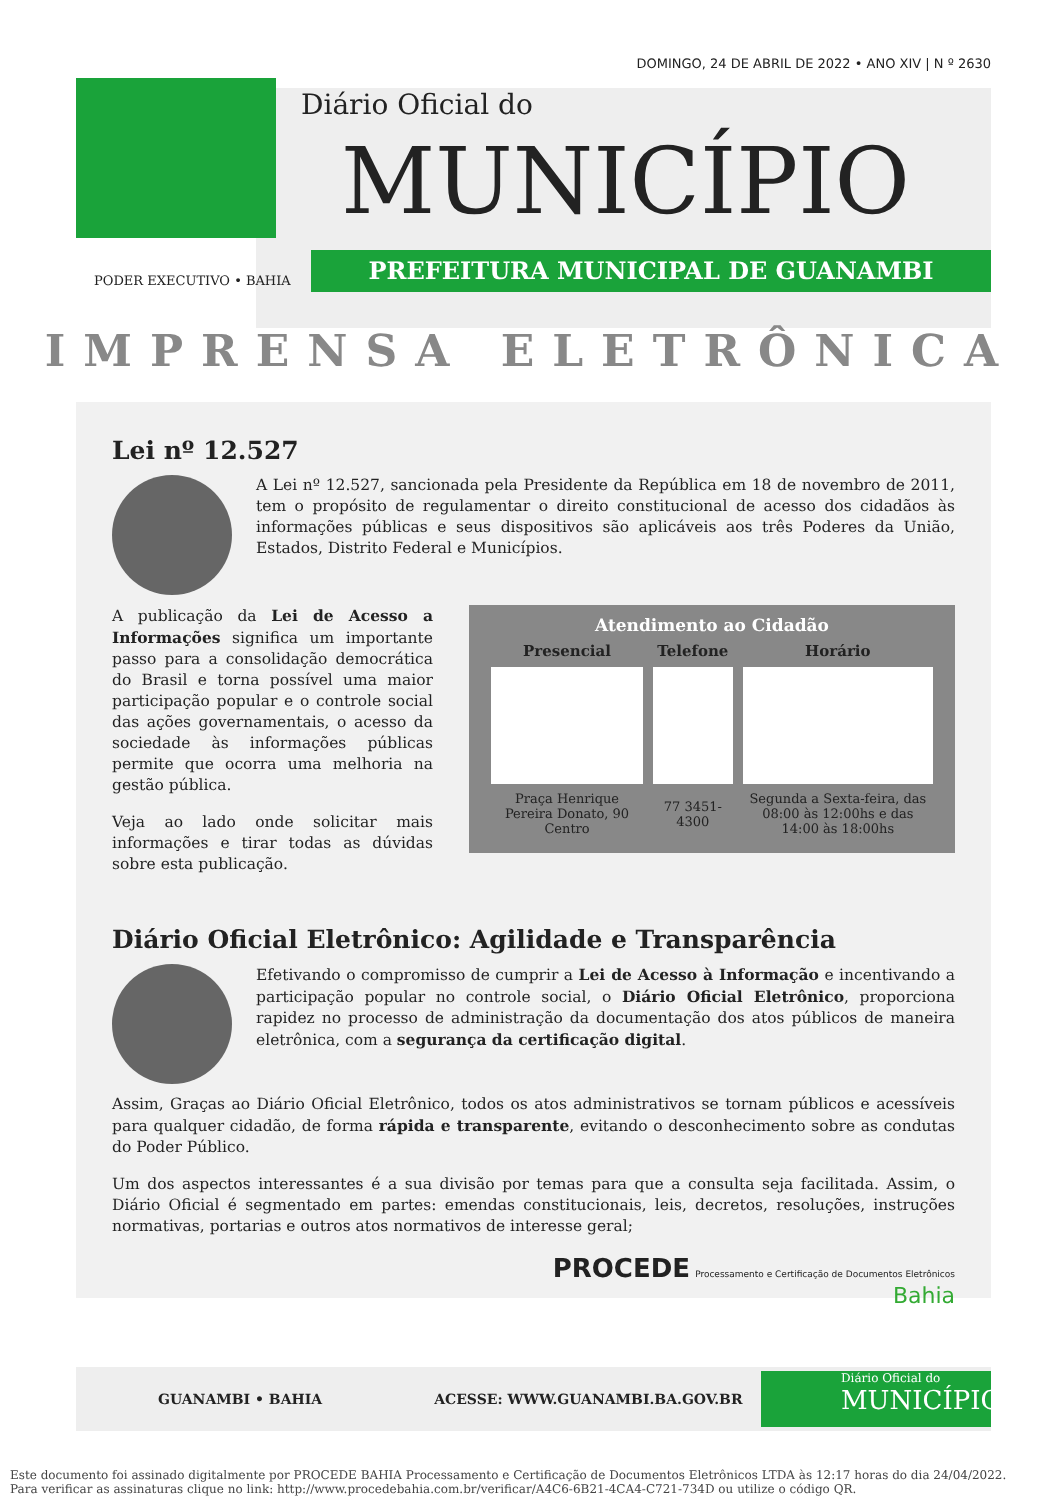DOMINGO, 24 DE ABRIL DE 2022 • ANO XIV | N º 2630
Diário Oficial do
MUNICÍPIO
PODER EXECUTIVO • BAHIA
PREFEITURA MUNICIPAL DE GUANAMBI
IMPRENSA ELETRÔNICA
Lei nº 12.527
A Lei nº 12.527, sancionada pela Presidente da República em 18 de novembro de 2011, tem o propósito de regulamentar o direito constitucional de acesso dos cidadãos às informações públicas e seus dispositivos são aplicáveis aos três Poderes da União, Estados, Distrito Federal e Municípios.
Atendimento ao Cidadão
| Presencial | Telefone | Horário |
| --- | --- | --- |
| Praça Henrique Pereira Donato, 90 Centro | 77 3451-4300 | Segunda a Sexta-feira, das 08:00 às 12:00hs e das 14:00 às 18:00hs |
A publicação da Lei de Acesso a Informações significa um importante passo para a consolidação democrática do Brasil e torna possível uma maior participação popular e o controle social das ações governamentais, o acesso da sociedade às informações públicas permite que ocorra uma melhoria na gestão pública.
Veja ao lado onde solicitar mais informações e tirar todas as dúvidas sobre esta publicação.
Diário Oficial Eletrônico: Agilidade e Transparência
Efetivando o compromisso de cumprir a Lei de Acesso à Informação e incentivando a participação popular no controle social, o Diário Oficial Eletrônico, proporciona rapidez no processo de administração da documentação dos atos públicos de maneira eletrônica, com a segurança da certificação digital.
Assim, Graças ao Diário Oficial Eletrônico, todos os atos administrativos se tornam públicos e acessíveis para qualquer cidadão, de forma rápida e transparente, evitando o desconhecimento sobre as condutas do Poder Público.
Um dos aspectos interessantes é a sua divisão por temas para que a consulta seja facilitada. Assim, o Diário Oficial é segmentado em partes: emendas constitucionais, leis, decretos, resoluções, instruções normativas, portarias e outros atos normativos de interesse geral;
PROCEDE Processamento e Certificação de Documentos Eletrônicos
Bahia
GUANAMBI • BAHIA ACESSE: WWW.GUANAMBI.BA.GOV.BR
Diário Oficial do
MUNICÍPIO
Este documento foi assinado digitalmente por PROCEDE BAHIA Processamento e Certificação de Documentos Eletrônicos LTDA às 12:17 horas do dia 24/04/2022.
Para verificar as assinaturas clique no link: http://www.procedebahia.com.br/verificar/A4C6-6B21-4CA4-C721-734D ou utilize o código QR.